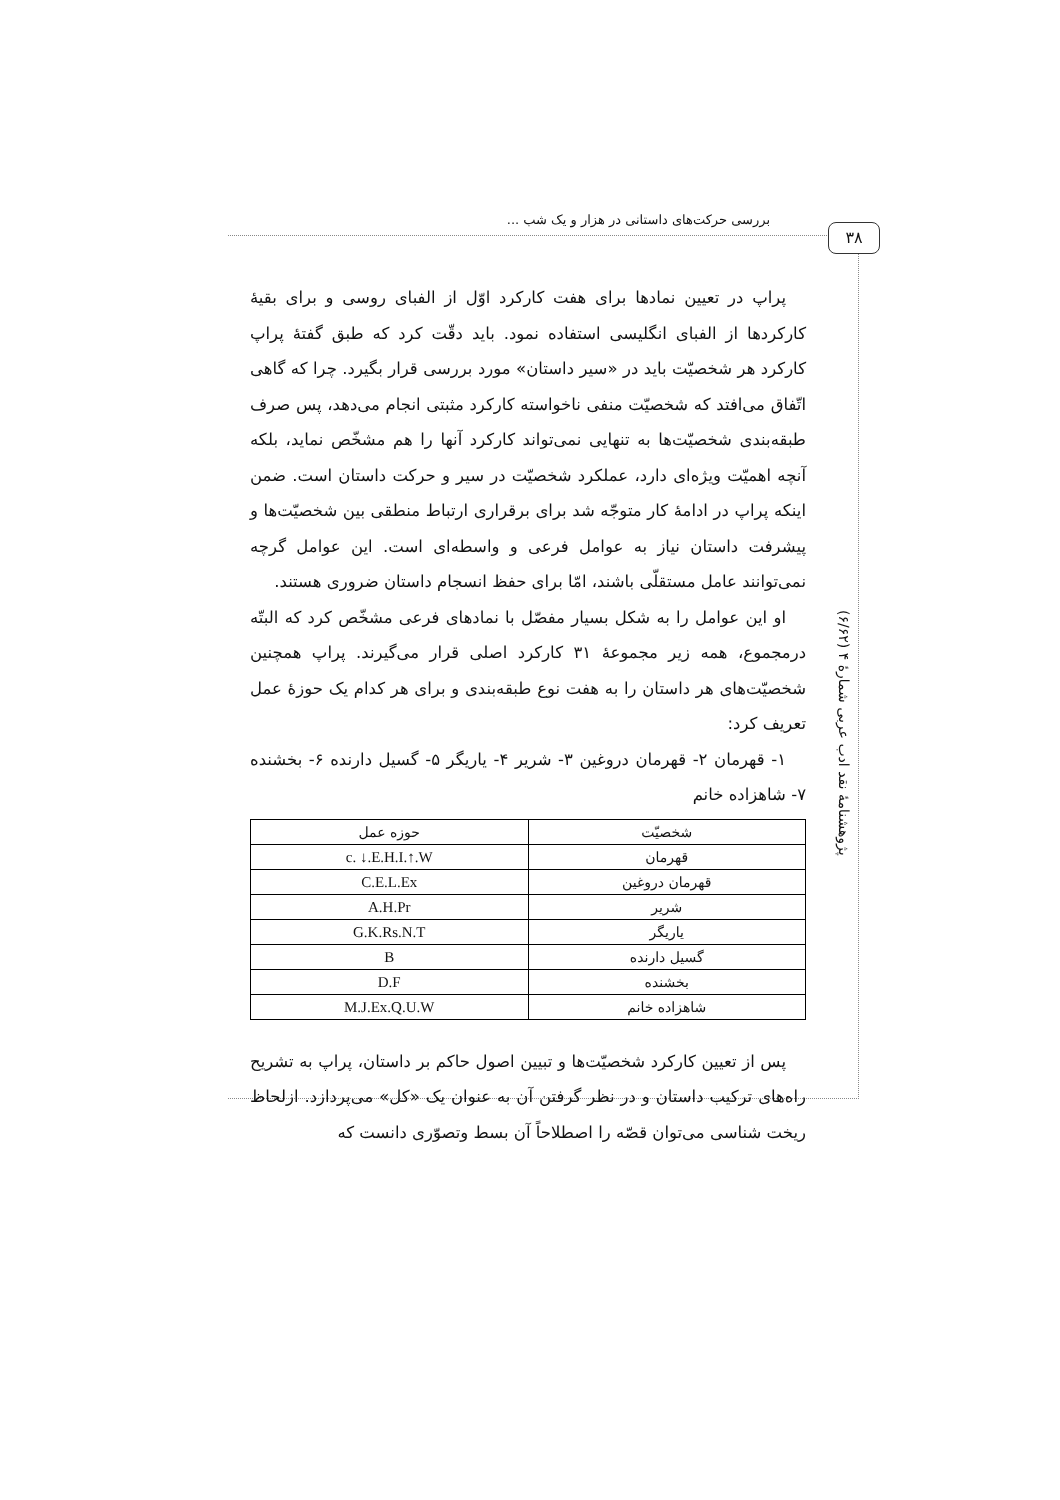بررسی حرکت‌های داستانی در هزار و یک شب ...
۳۸
پژوهشنامهٔ نقد ادب عربی شمارهٔ ۴ (۶/۶۲)
پراپ در تعیین نمادها برای هفت کارکرد اوّل از الفبای روسی و برای بقیهٔ کارکردها از الفبای انگلیسی استفاده نمود. باید دقّت کرد که طبق گفتهٔ پراپ کارکرد هر شخصیّت باید در «سیر داستان» مورد بررسی قرار بگیرد. چرا که گاهی اتّفاق می‌افتد که شخصیّت منفی ناخواسته کارکرد مثبتی انجام می‌دهد، پس صرف طبقه‌بندی شخصیّت‌ها به تنهایی نمی‌تواند کارکرد آنها را هم مشخّص نماید، بلکه آنچه اهمیّت ویژه‌ای دارد، عملکرد شخصیّت در سیر و حرکت داستان است. ضمن اینکه پراپ در ادامهٔ کار متوجّه شد برای برقراری ارتباط منطقی بین شخصیّت‌ها و پیشرفت داستان نیاز به عوامل فرعی و واسطه‌ای است. این عوامل گرچه نمی‌توانند عامل مستقلّی باشند، امّا برای حفظ انسجام داستان ضروری هستند.
او این عوامل را به شکل بسیار مفصّل با نمادهای فرعی مشخّص کرد که البتّه درمجموع، همه زیر مجموعهٔ ۳۱ کارکرد اصلی قرار می‌گیرند. پراپ همچنین شخصیّت‌های هر داستان را به هفت نوع طبقه‌بندی و برای هر کدام یک حوزهٔ عمل تعریف کرد:
۱- قهرمان ۲- قهرمان دروغین ۳- شریر ۴- یاریگر ۵- گسیل دارنده ۶- بخشنده ۷- شاهزاده خانم
| شخصیّت | حوزه عمل |
| --- | --- |
| قهرمان | c. ↓.E.H.I.↑.W |
| قهرمان دروغین | C.E.L.Ex |
| شریر | A.H.Pr |
| یاریگر | G.K.Rs.N.T |
| گسیل دارنده | B |
| بخشنده | D.F |
| شاهزاده خانم | M.J.Ex.Q.U.W |
پس از تعیین کارکرد شخصیّت‌ها و تبیین اصول حاکم بر داستان، پراپ به تشریح راه‌های ترکیب داستان و در نظر گرفتن آن به عنوان یک «کل» می‌پردازد. ازلحاظ ریخت شناسی می‌توان قصّه را اصطلاحاً آن بسط وتصوّری دانست که